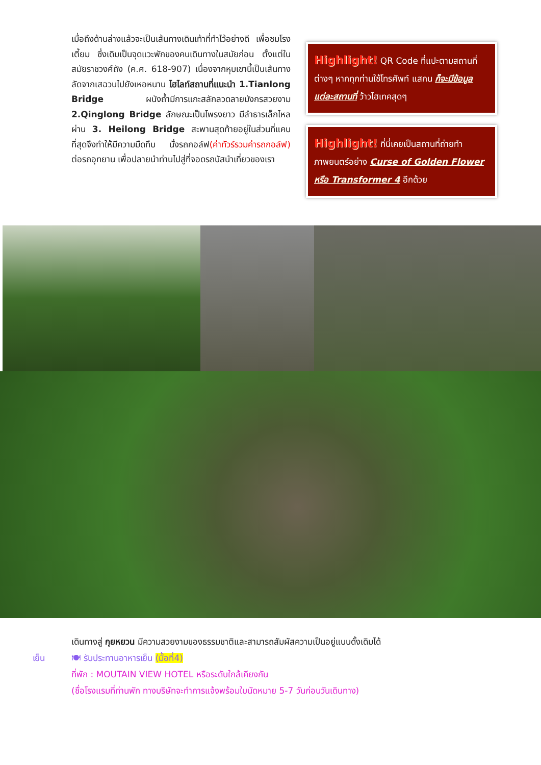เมื่อถึงด้านล่างแล้วจะเป็นเส้นทางเดินเท้าที่ทำไว้อย่างดี เพื่อชมโรงเตี้ยม ซึ่งเดิมเป็นจุดแวะพักของคนเดินทางในสมัยก่อน ตั้งแต่ในสมัยราชวงศ์ถัง (ค.ศ. 618-907) เนื่องจากหุบเขานี้เป็นเส้นทางลัดจากเสฉวนไปยังเหอหนาน ไฮไลท์สถานที่แนะนำ 1.Tianlong Bridge ผนังถ้ำมีการแกะสลักลวดลายมังกรสวยงาม 2.Qinglong Bridge ลักษณะเป็นโพรงยาว มีลำธารเล็กไหลผ่าน 3. Heilong Bridge สะพานสุดท้ายอยู่ในส่วนที่แคบที่สุดจึงทำให้มีความมืดทึบ นั่งรถกอล์ฟ(ค่าทัวร์รวมค่ารถกอล์ฟ) ต่อรถอุทยาน เพื่อปลายนำท่านไปสู่ที่จอดรถบัสนำเที่ยวของเรา
Highlight! QR Code ที่แปะตามสถานที่ต่างๆ หากทุกท่านใช้โทรศัพท์ แสกน ก็จะมีข้อมูลแต่ละสถานที่ ว้าวไฮเทคสุดๆ
Highlight! ที่นี่เคยเป็นสถานที่ถ่ายทำภาพยนตร์อย่าง Curse of Golden Flower หรือ Transformer 4 อีกด้วย
เดินทางสู่ กุยหยวน มีความสวยงามของธรรมชาติและสามารถสัมผัสความเป็นอยู่แบบดั้งเดิมได้
เย็น 🍽 รับประทานอาหารเย็น (มื้อที่4)
ที่พัก : MOUTAIN VIEW HOTEL หรือระดับใกล้เคียงกัน
(ชื่อโรงแรมที่ท่านพัก ทางบริษัทจะทำการแจ้งพร้อมใบนัดหมาย 5-7 วันก่อนวันเดินทาง)